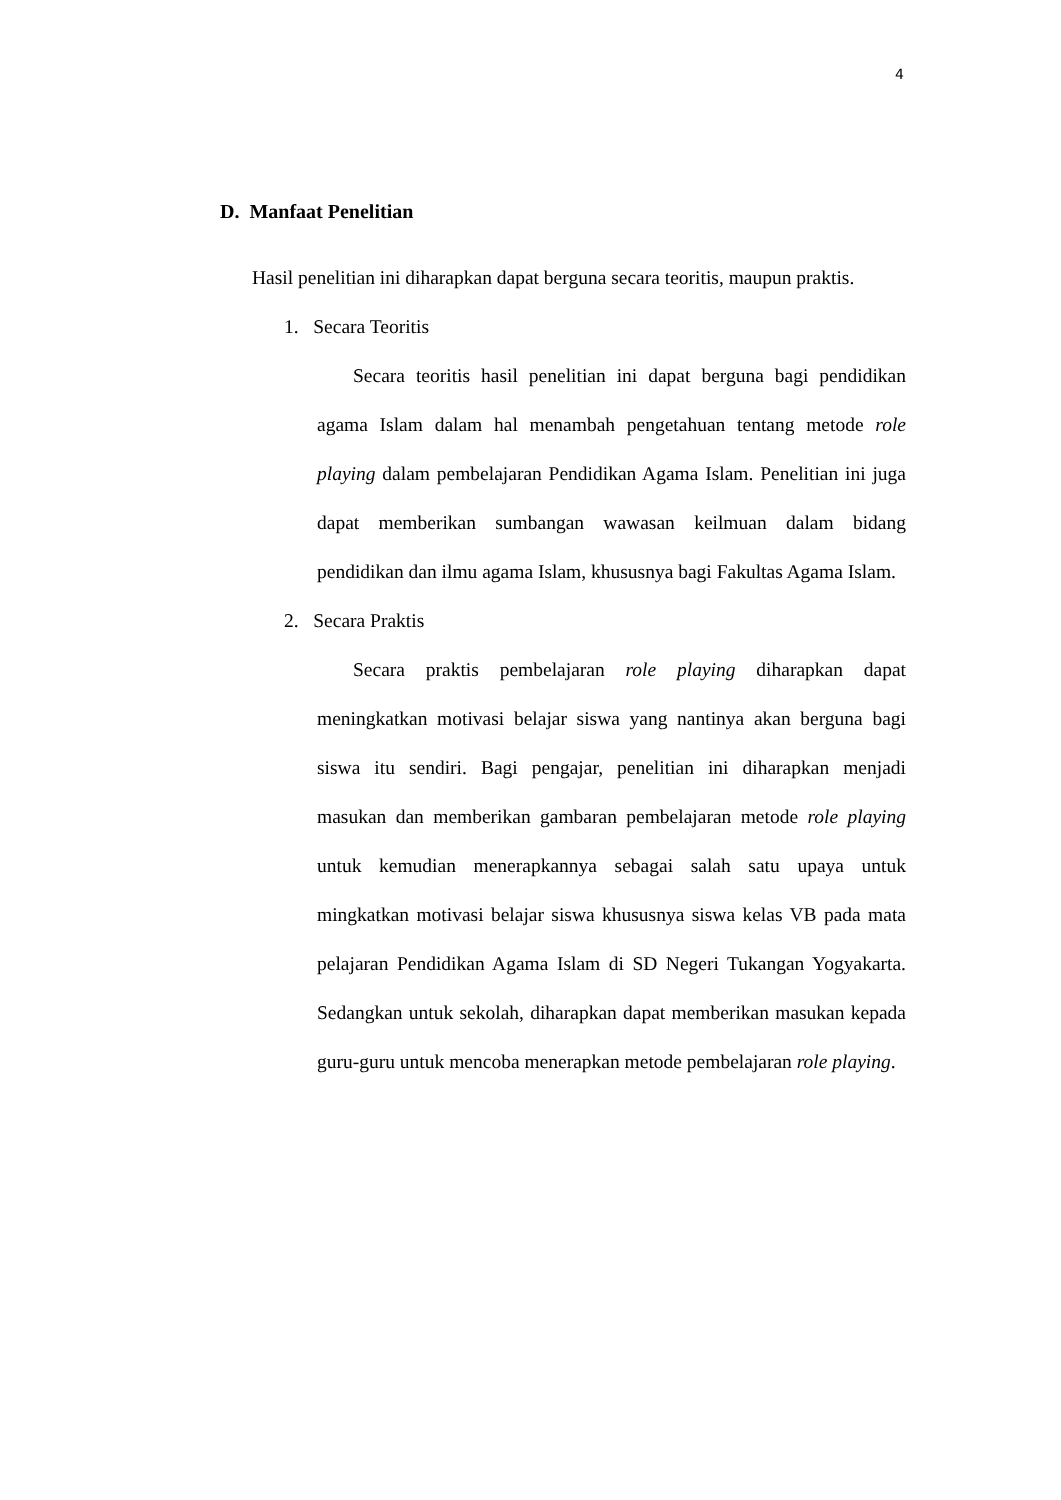4
D. Manfaat Penelitian
Hasil penelitian ini diharapkan dapat berguna secara teoritis, maupun praktis.
1. Secara Teoritis
Secara teoritis hasil penelitian ini dapat berguna bagi pendidikan agama Islam dalam hal menambah pengetahuan tentang metode role playing dalam pembelajaran Pendidikan Agama Islam. Penelitian ini juga dapat memberikan sumbangan wawasan keilmuan dalam bidang pendidikan dan ilmu agama Islam, khususnya bagi Fakultas Agama Islam.
2. Secara Praktis
Secara praktis pembelajaran role playing diharapkan dapat meningkatkan motivasi belajar siswa yang nantinya akan berguna bagi siswa itu sendiri. Bagi pengajar, penelitian ini diharapkan menjadi masukan dan memberikan gambaran pembelajaran metode role playing untuk kemudian menerapkannya sebagai salah satu upaya untuk mingkatkan motivasi belajar siswa khususnya siswa kelas VB pada mata pelajaran Pendidikan Agama Islam di SD Negeri Tukangan Yogyakarta. Sedangkan untuk sekolah, diharapkan dapat memberikan masukan kepada guru-guru untuk mencoba menerapkan metode pembelajaran role playing.